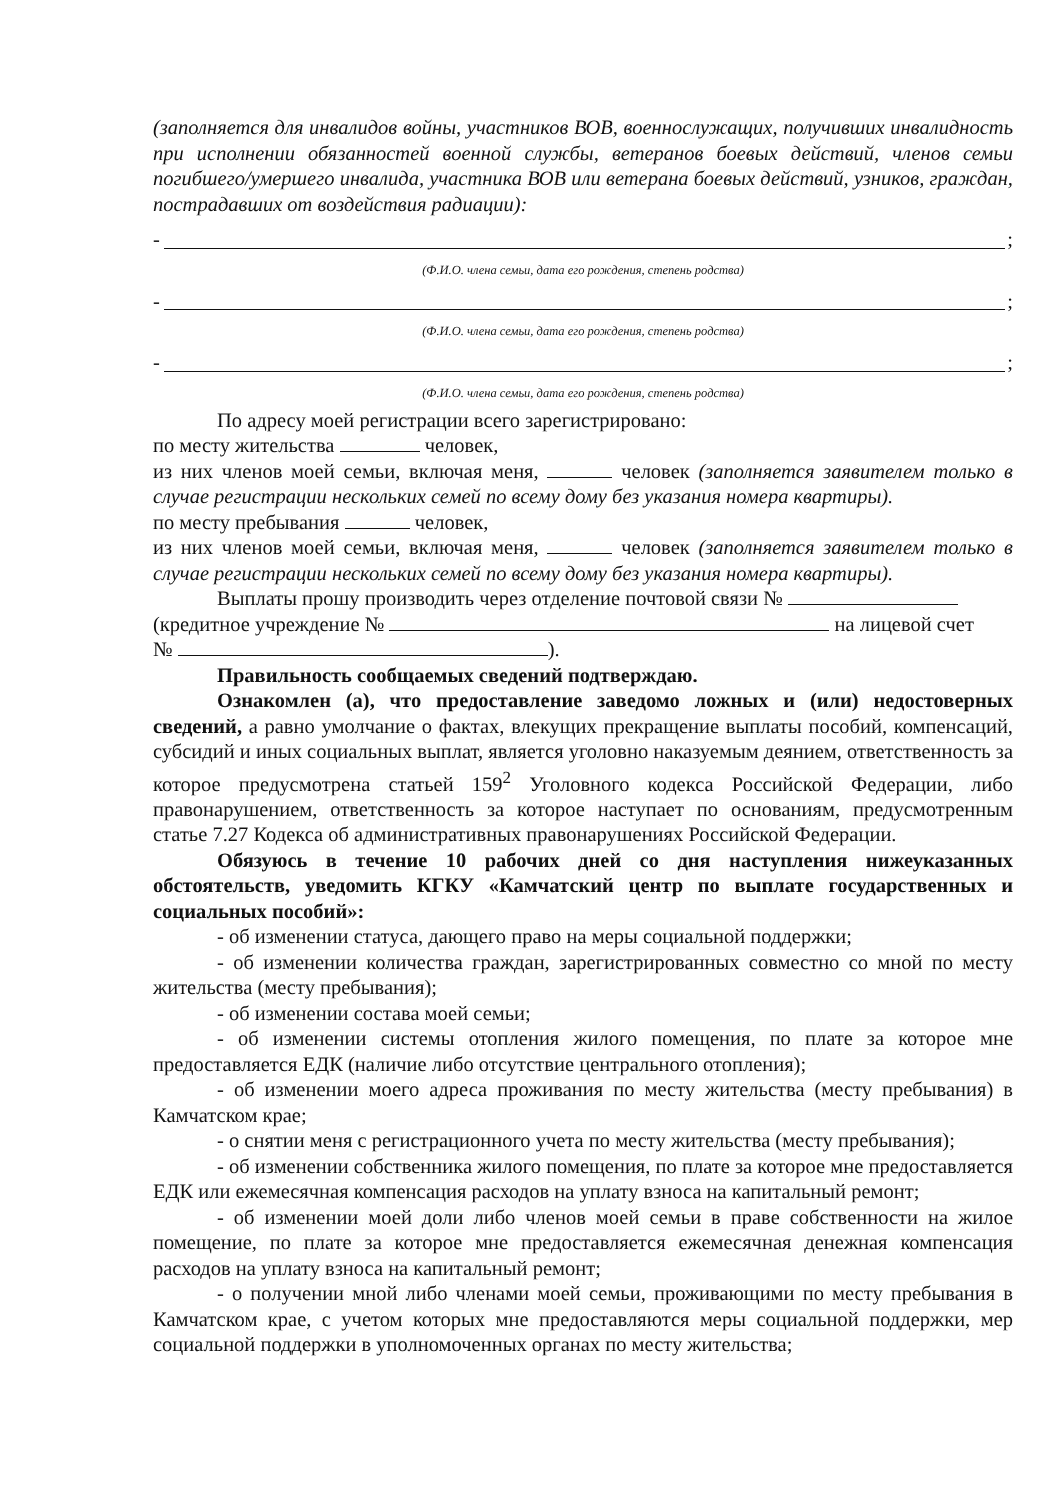(заполняется для инвалидов войны, участников ВОВ, военнослужащих, получивших инвалидность при исполнении обязанностей военной службы, ветеранов боевых действий, членов семьи погибшего/умершего инвалида, участника ВОВ или ветерана боевых действий, узников, граждан, пострадавших от воздействия радиации):
- ;
(Ф.И.О. члена семьи, дата его рождения, степень родства)
- ;
(Ф.И.О. члена семьи, дата его рождения, степень родства)
- ;
(Ф.И.О. члена семьи, дата его рождения, степень родства)
По адресу моей регистрации всего зарегистрировано:
по месту жительства человек,
из них членов моей семьи, включая меня, человек (заполняется заявителем только в случае регистрации нескольких семей по всему дому без указания номера квартиры).
по месту пребывания человек,
из них членов моей семьи, включая меня, человек (заполняется заявителем только в случае регистрации нескольких семей по всему дому без указания номера квартиры).
Выплаты прошу производить через отделение почтовой связи №
(кредитное учреждение № на лицевой счет
№ ).
Правильность сообщаемых сведений подтверждаю.
Ознакомлен (а), что предоставление заведомо ложных и (или) недостоверных сведений, а равно умолчание о фактах, влекущих прекращение выплаты пособий, компенсаций, субсидий и иных социальных выплат, является уголовно наказуемым деянием, ответственность за которое предусмотрена статьей 159<sup>2</sup> Уголовного кодекса Российской Федерации, либо правонарушением, ответственность за которое наступает по основаниям, предусмотренным статье 7.27 Кодекса об административных правонарушениях Российской Федерации.
Обязуюсь в течение 10 рабочих дней со дня наступления нижеуказанных обстоятельств, уведомить КГКУ «Камчатский центр по выплате государственных и социальных пособий»:
- об изменении статуса, дающего право на меры социальной поддержки;
- об изменении количества граждан, зарегистрированных совместно со мной по месту жительства (месту пребывания);
- об изменении состава моей семьи;
- об изменении системы отопления жилого помещения, по плате за которое мне предоставляется ЕДК (наличие либо отсутствие центрального отопления);
- об изменении моего адреса проживания по месту жительства (месту пребывания) в Камчатском крае;
- о снятии меня с регистрационного учета по месту жительства (месту пребывания);
- об изменении собственника жилого помещения, по плате за которое мне предоставляется ЕДК или ежемесячная компенсация расходов на уплату взноса на капитальный ремонт;
- об изменении моей доли либо членов моей семьи в праве собственности на жилое помещение, по плате за которое мне предоставляется ежемесячная денежная компенсация расходов на уплату взноса на капитальный ремонт;
- о получении мной либо членами моей семьи, проживающими по месту пребывания в Камчатском крае, с учетом которых мне предоставляются меры социальной поддержки, мер социальной поддержки в уполномоченных органах по месту жительства;